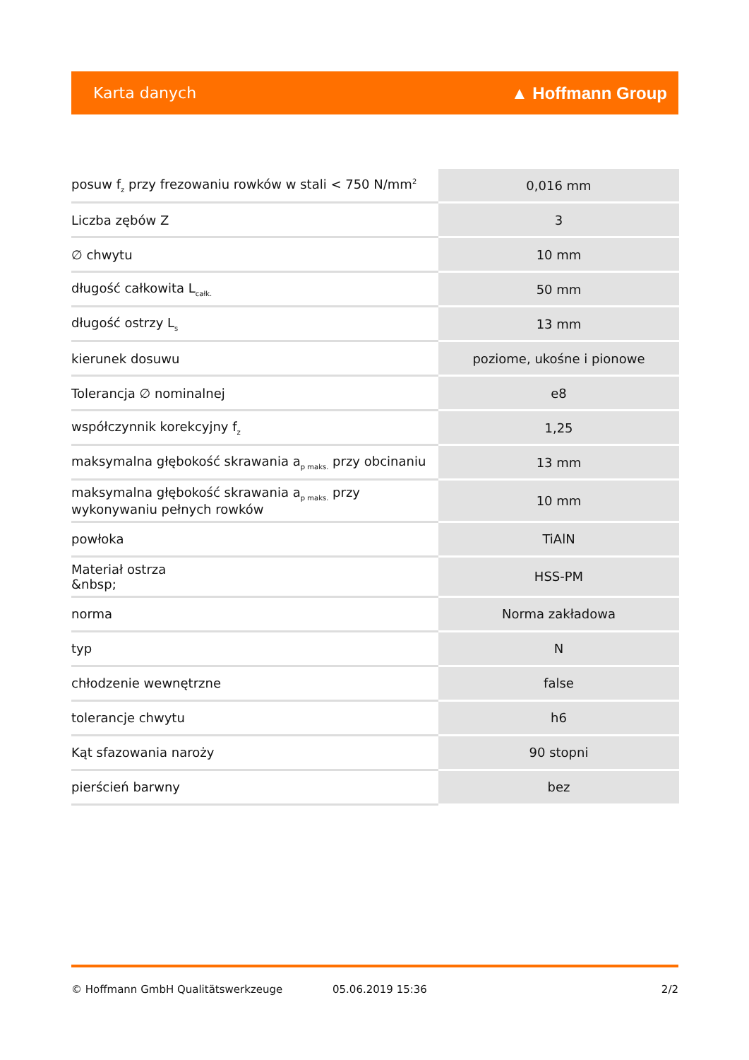Karta danych ▲ Hoffmann Group
| posuw f<sub>z</sub> przy frezowaniu rowków w stali < 750 N/mm<sup>2</sup> | 0,016 mm |
| Liczba zębów Z | 3 |
| ∅ chwytu | 10 mm |
| długość całkowita L<sub>całk.</sub> | 50 mm |
| długość ostrzy L<sub>s</sub> | 13 mm |
| kierunek dosuwu | poziome, ukośne i pionowe |
| Tolerancja ∅ nominalnej | e8 |
| współczynnik korekcyjny f<sub>z</sub> | 1,25 |
| maksymalna głębokość skrawania a<sub>p maks.</sub> przy obcinaniu | 13 mm |
| maksymalna głębokość skrawania a<sub>p maks.</sub> przy wykonywaniu pełnych rowków | 10 mm |
| powłoka | TiAlN |
| Materiał ostrza &nbsp; | HSS-PM |
| norma | Norma zakładowa |
| typ | N |
| chłodzenie wewnętrzne | false |
| tolerancje chwytu | h6 |
| Kąt sfazowania naroży | 90 stopni |
| pierścień barwny | bez |
© Hoffmann GmbH Qualitätswerkzeuge 05.06.2019 15:36 2/2